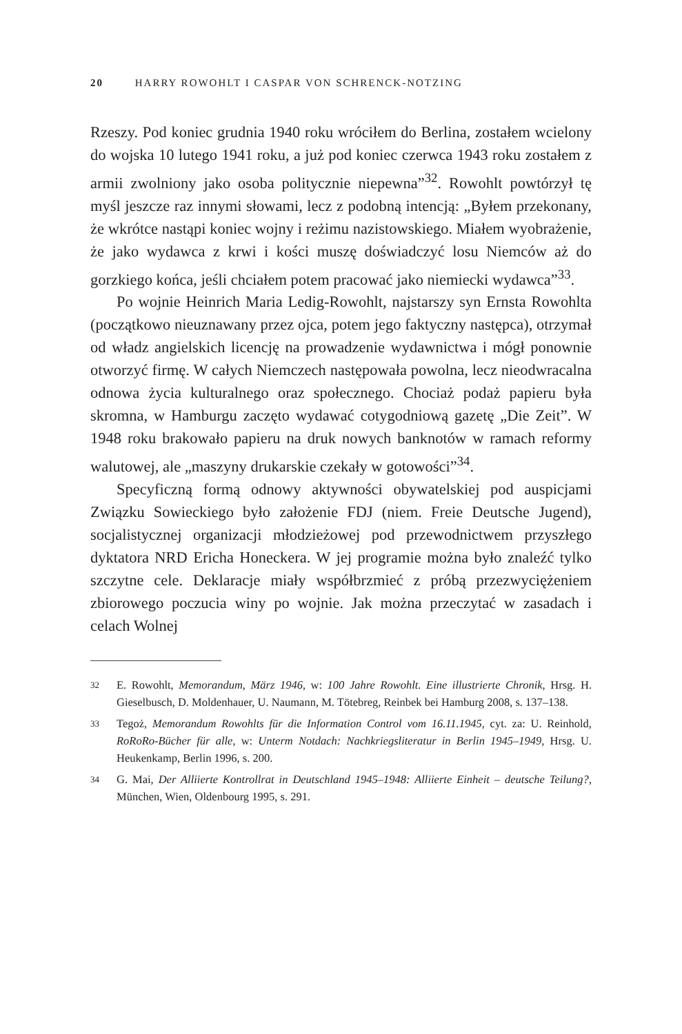20 HARRY ROWOHLT I CASPAR VON SCHRENCK-NOTZING
Rzeszy. Pod koniec grudnia 1940 roku wróciłem do Berlina, zostałem wcielony do wojska 10 lutego 1941 roku, a już pod koniec czerwca 1943 roku zostałem z armii zwolniony jako osoba politycznie niepewna”<sup>32</sup>. Rowohlt powtórzył tę myśl jeszcze raz innymi słowami, lecz z podobną intencją: „Byłem przekonany, że wkrótce nastąpi koniec wojny i reżimu nazistowskiego. Miałem wyobrażenie, że jako wydawca z krwi i kości muszę doświadczyć losu Niemców aż do gorzkiego końca, jeśli chciałem potem pracować jako niemiecki wydawca”<sup>33</sup>.
Po wojnie Heinrich Maria Ledig-Rowohlt, najstarszy syn Ernsta Rowohlta (początkowo nieuznawany przez ojca, potem jego faktyczny następca), otrzymał od władz angielskich licencję na prowadzenie wydawnictwa i mógł ponownie otworzyć firmę. W całych Niemczech następowała powolna, lecz nieodwracalna odnowa życia kulturalnego oraz społecznego. Chociaż podaż papieru była skromna, w Hamburgu zaczęto wydawać cotygodniową gazetę „Die Zeit”. W 1948 roku brakowało papieru na druk nowych banknotów w ramach reformy walutowej, ale „maszyny drukarskie czekały w gotowości”<sup>34</sup>.
Specyficzną formą odnowy aktywności obywatelskiej pod auspicjami Związku Sowieckiego było założenie FDJ (niem. Freie Deutsche Jugend), socjalistycznej organizacji młodzieżowej pod przewodnictwem przyszłego dyktatora NRD Ericha Honeckera. W jej programie można było znaleźć tylko szczytne cele. Deklaracje miały współbrzmieć z próbą przezwyciężeniem zbiorowego poczucia winy po wojnie. Jak można przeczytać w zasadach i celach Wolnej
32 E. Rowohlt, Memorandum, März 1946, w: 100 Jahre Rowohlt. Eine illustrierte Chronik, Hrsg. H. Gieselbusch, D. Moldenhauer, U. Naumann, M. Tötebreg, Reinbek bei Hamburg 2008, s. 137–138.
33 Tegoż, Memorandum Rowohlts für die Information Control vom 16.11.1945, cyt. za: U. Reinhold, RoRoRo-Bücher für alle, w: Unterm Notdach: Nachkriegsliteratur in Berlin 1945–1949, Hrsg. U. Heukenkamp, Berlin 1996, s. 200.
34 G. Mai, Der Alliierte Kontrollrat in Deutschland 1945–1948: Alliierte Einheit – deutsche Teilung?, München, Wien, Oldenbourg 1995, s. 291.